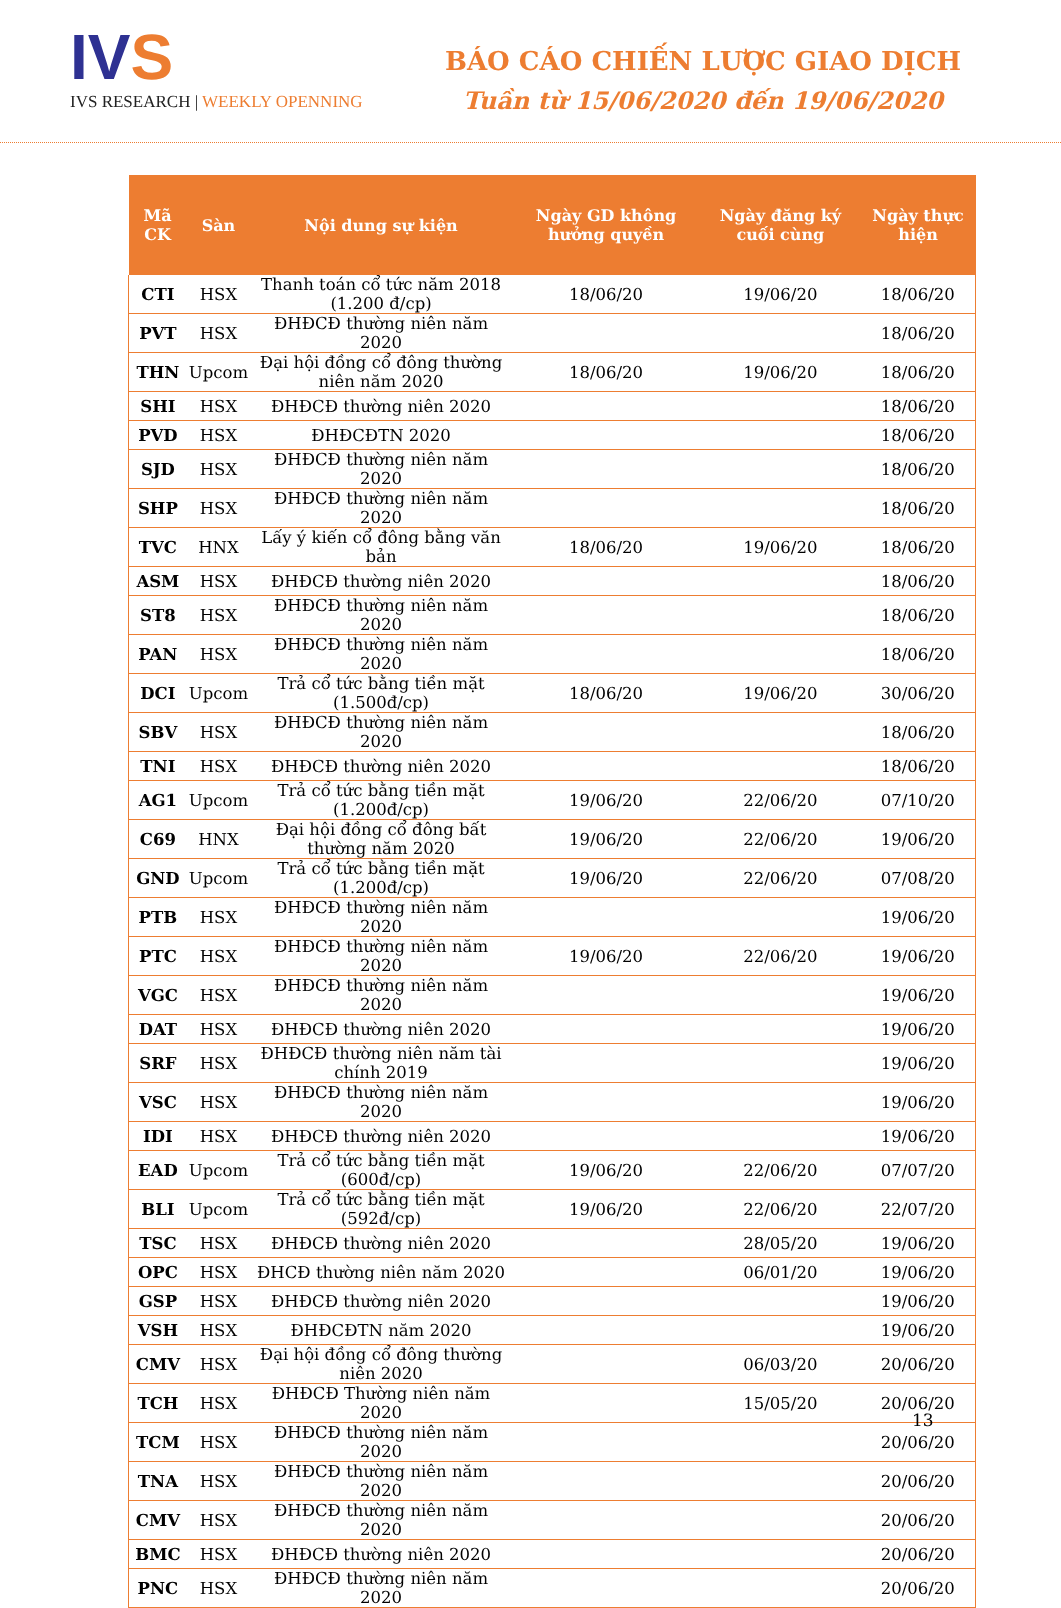IVS
IVS RESEARCH | WEEKLY OPENNING
BÁO CÁO CHIẾN LƯỢC GIAO DỊCH
Tuần từ 15/06/2020 đến 19/06/2020
| Mã CK | Sàn | Nội dung sự kiện | Ngày GD không hưởng quyền | Ngày đăng ký cuối cùng | Ngày thực hiện |
| --- | --- | --- | --- | --- | --- |
| CTI | HSX | Thanh toán cổ tức năm 2018 (1.200 đ/cp) | 18/06/20 | 19/06/20 | 18/06/20 |
| PVT | HSX | ĐHĐCĐ thường niên năm 2020 | | | 18/06/20 |
| THN | Upcom | Đại hội đồng cổ đông thường niên năm 2020 | 18/06/20 | 19/06/20 | 18/06/20 |
| SHI | HSX | ĐHĐCĐ thường niên 2020 | | | 18/06/20 |
| PVD | HSX | ĐHĐCĐTN 2020 | | | 18/06/20 |
| SJD | HSX | ĐHĐCĐ thường niên năm 2020 | | | 18/06/20 |
| SHP | HSX | ĐHĐCĐ thường niên năm 2020 | | | 18/06/20 |
| TVC | HNX | Lấy ý kiến cổ đông bằng văn bản | 18/06/20 | 19/06/20 | 18/06/20 |
| ASM | HSX | ĐHĐCĐ thường niên 2020 | | | 18/06/20 |
| ST8 | HSX | ĐHĐCĐ thường niên năm 2020 | | | 18/06/20 |
| PAN | HSX | ĐHĐCĐ thường niên năm 2020 | | | 18/06/20 |
| DCI | Upcom | Trả cổ tức bằng tiền mặt (1.500đ/cp) | 18/06/20 | 19/06/20 | 30/06/20 |
| SBV | HSX | ĐHĐCĐ thường niên năm 2020 | | | 18/06/20 |
| TNI | HSX | ĐHĐCĐ thường niên 2020 | | | 18/06/20 |
| AG1 | Upcom | Trả cổ tức bằng tiền mặt (1.200đ/cp) | 19/06/20 | 22/06/20 | 07/10/20 |
| C69 | HNX | Đại hội đồng cổ đông bất thường năm 2020 | 19/06/20 | 22/06/20 | 19/06/20 |
| GND | Upcom | Trả cổ tức bằng tiền mặt (1.200đ/cp) | 19/06/20 | 22/06/20 | 07/08/20 |
| PTB | HSX | ĐHĐCĐ thường niên năm 2020 | | | 19/06/20 |
| PTC | HSX | ĐHĐCĐ thường niên năm 2020 | 19/06/20 | 22/06/20 | 19/06/20 |
| VGC | HSX | ĐHĐCĐ thường niên năm 2020 | | | 19/06/20 |
| DAT | HSX | ĐHĐCĐ thường niên 2020 | | | 19/06/20 |
| SRF | HSX | ĐHĐCĐ thường niên năm tài chính 2019 | | | 19/06/20 |
| VSC | HSX | ĐHĐCĐ thường niên năm 2020 | | | 19/06/20 |
| IDI | HSX | ĐHĐCĐ thường niên 2020 | | | 19/06/20 |
| EAD | Upcom | Trả cổ tức bằng tiền mặt (600đ/cp) | 19/06/20 | 22/06/20 | 07/07/20 |
| BLI | Upcom | Trả cổ tức bằng tiền mặt (592đ/cp) | 19/06/20 | 22/06/20 | 22/07/20 |
| TSC | HSX | ĐHĐCĐ thường niên 2020 | | 28/05/20 | 19/06/20 |
| OPC | HSX | ĐHCĐ thường niên năm 2020 | | 06/01/20 | 19/06/20 |
| GSP | HSX | ĐHĐCĐ thường niên 2020 | | | 19/06/20 |
| VSH | HSX | ĐHĐCĐTN năm 2020 | | | 19/06/20 |
| CMV | HSX | Đại hội đồng cổ đông thường niên 2020 | | 06/03/20 | 20/06/20 |
| TCH | HSX | ĐHĐCĐ Thường niên năm 2020 | | 15/05/20 | 20/06/20 |
| TCM | HSX | ĐHĐCĐ thường niên năm 2020 | | | 20/06/20 |
| TNA | HSX | ĐHĐCĐ thường niên năm 2020 | | | 20/06/20 |
| CMV | HSX | ĐHĐCĐ thường niên năm 2020 | | | 20/06/20 |
| BMC | HSX | ĐHĐCĐ thường niên 2020 | | | 20/06/20 |
| PNC | HSX | ĐHĐCĐ thường niên năm 2020 | | | 20/06/20 |
13